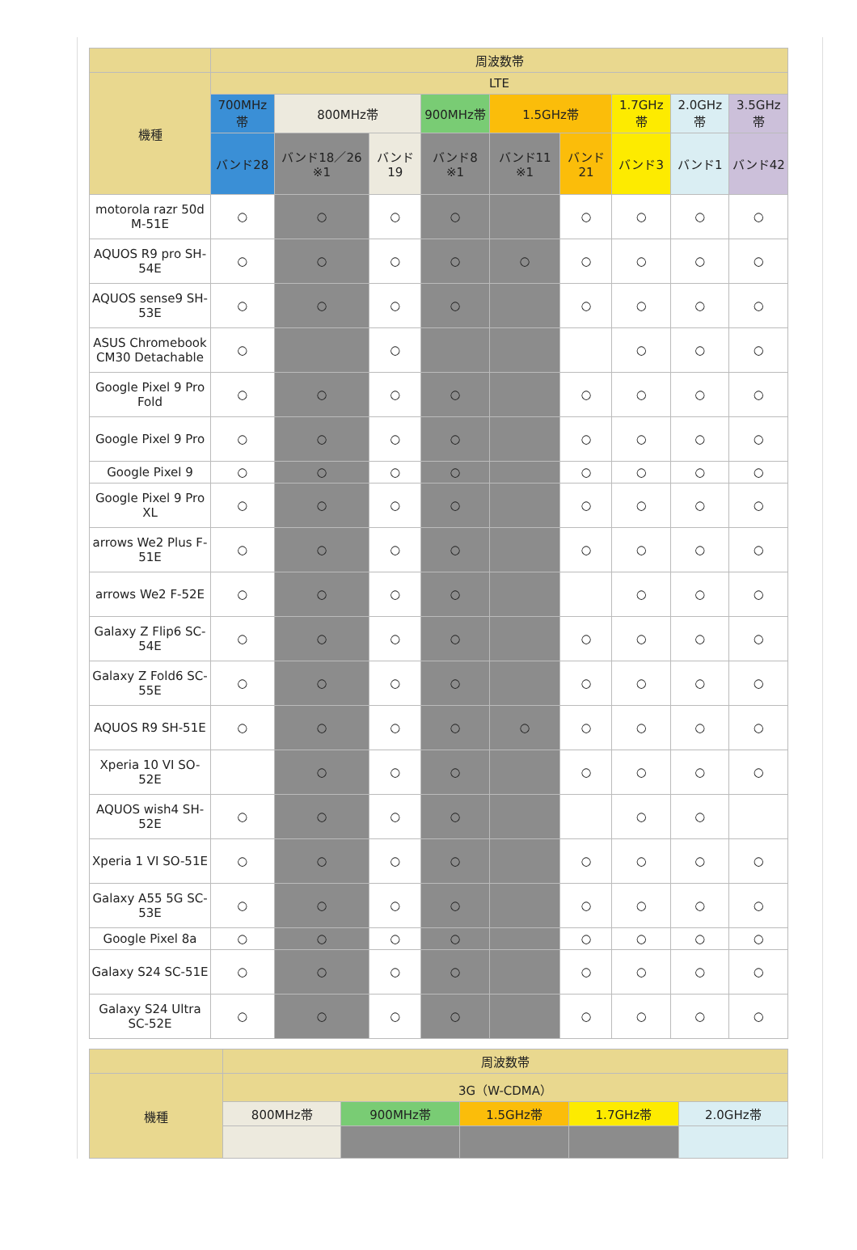| | 周波数帯 | | | | | | | | |
| --- | --- | --- | --- | --- | --- | --- | --- | --- | --- |
| 機種 | LTE | | | | | | | | |
| | 700MHz帯 | 800MHz帯 | | 900MHz帯 | 1.5GHz帯 | | 1.7GHz帯 | 2.0GHz帯 | 3.5GHz帯 |
| | バンド28 | バンド18／26 ※1 | バンド19 | バンド8 ※1 | バンド11 ※1 | バンド21 | バンド3 | バンド1 | バンド42 |
| motorola razr 50d M-51E | ○ | ○ | ○ | ○ | | ○ | ○ | ○ | ○ |
| AQUOS R9 pro SH-54E | ○ | ○ | ○ | ○ | ○ | ○ | ○ | ○ | ○ |
| AQUOS sense9 SH-53E | ○ | ○ | ○ | ○ | | ○ | ○ | ○ | ○ |
| ASUS Chromebook CM30 Detachable | ○ | | ○ | | | | ○ | ○ | ○ |
| Google Pixel 9 Pro Fold | ○ | ○ | ○ | ○ | | ○ | ○ | ○ | ○ |
| Google Pixel 9 Pro | ○ | ○ | ○ | ○ | | ○ | ○ | ○ | ○ |
| Google Pixel 9 | ○ | ○ | ○ | ○ | | ○ | ○ | ○ | ○ |
| Google Pixel 9 Pro XL | ○ | ○ | ○ | ○ | | ○ | ○ | ○ | ○ |
| arrows We2 Plus F-51E | ○ | ○ | ○ | ○ | | ○ | ○ | ○ | ○ |
| arrows We2 F-52E | ○ | ○ | ○ | ○ | | | ○ | ○ | ○ |
| Galaxy Z Flip6 SC-54E | ○ | ○ | ○ | ○ | | ○ | ○ | ○ | ○ |
| Galaxy Z Fold6 SC-55E | ○ | ○ | ○ | ○ | | ○ | ○ | ○ | ○ |
| AQUOS R9 SH-51E | ○ | ○ | ○ | ○ | ○ | ○ | ○ | ○ | ○ |
| Xperia 10 VI SO-52E | | ○ | ○ | ○ | | ○ | ○ | ○ | ○ |
| AQUOS wish4 SH-52E | ○ | ○ | ○ | ○ | | | ○ | ○ | |
| Xperia 1 VI SO-51E | ○ | ○ | ○ | ○ | | ○ | ○ | ○ | ○ |
| Galaxy A55 5G SC-53E | ○ | ○ | ○ | ○ | | ○ | ○ | ○ | ○ |
| Google Pixel 8a | ○ | ○ | ○ | ○ | | ○ | ○ | ○ | ○ |
| Galaxy S24 SC-51E | ○ | ○ | ○ | ○ | | ○ | ○ | ○ | ○ |
| Galaxy S24 Ultra SC-52E | ○ | ○ | ○ | ○ | | ○ | ○ | ○ | ○ |
| | 周波数帯 | | | | |
| --- | --- | --- | --- | --- | --- |
| 機種 | 3G（W-CDMA） | | | | |
| | 800MHz帯 | 900MHz帯 | 1.5GHz帯 | 1.7GHz帯 | 2.0GHz帯 |